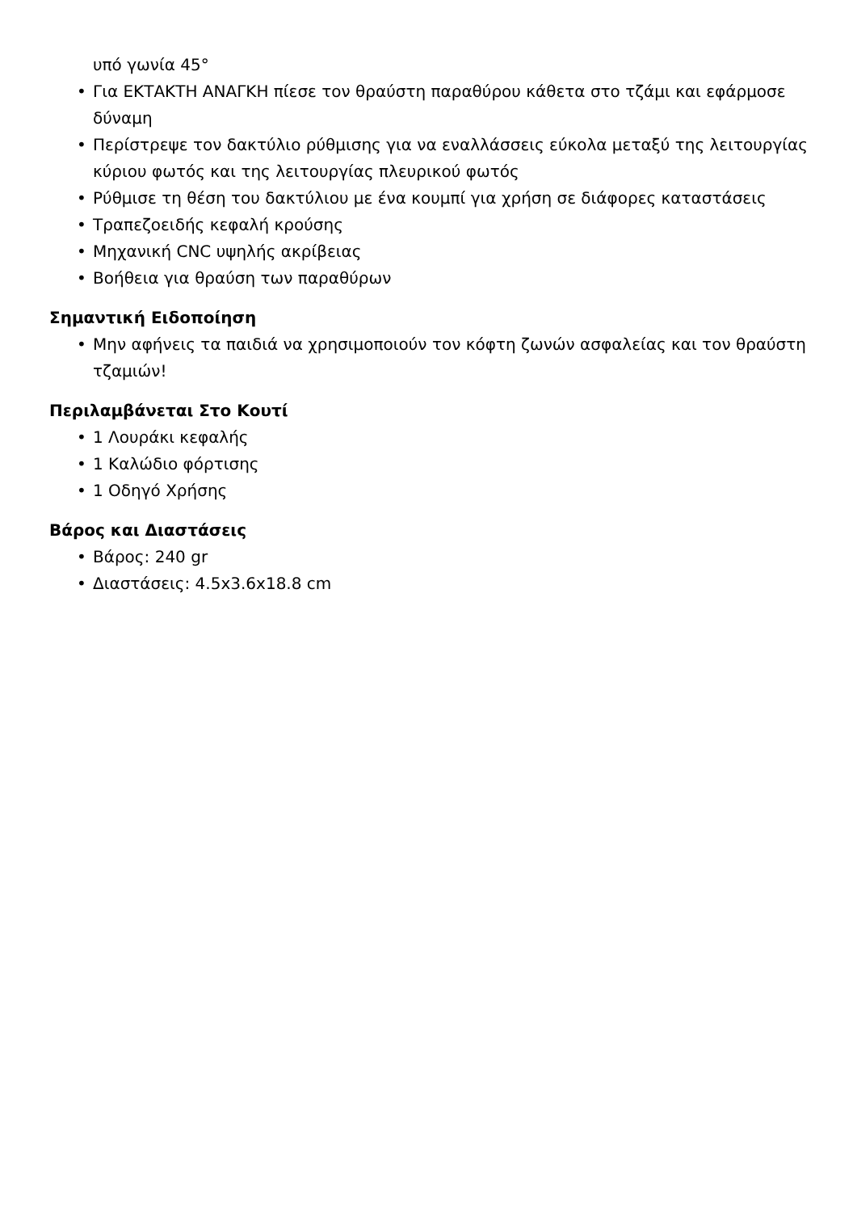υπό γωνία 45°
• Για ΕΚΤΑΚΤΗ ΑΝΑΓΚΗ πίεσε τον θραύστη παραθύρου κάθετα στο τζάμι και εφάρμοσε δύναμη
• Περίστρεψε τον δακτύλιο ρύθμισης για να εναλλάσσεις εύκολα μεταξύ της λειτουργίας κύριου φωτός και της λειτουργίας πλευρικού φωτός
• Ρύθμισε τη θέση του δακτύλιου με ένα κουμπί για χρήση σε διάφορες καταστάσεις
• Τραπεζοειδής κεφαλή κρούσης
• Μηχανική CNC υψηλής ακρίβειας
• Βοήθεια για θραύση των παραθύρων
Σημαντική Ειδοποίηση
• Μην αφήνεις τα παιδιά να χρησιμοποιούν τον κόφτη ζωνών ασφαλείας και τον θραύστη τζαμιών!
Περιλαμβάνεται Στο Κουτί
• 1 Λουράκι κεφαλής
• 1 Καλώδιο φόρτισης
• 1 Οδηγό Χρήσης
Βάρος και Διαστάσεις
• Βάρος: 240 gr
• Διαστάσεις: 4.5x3.6x18.8 cm